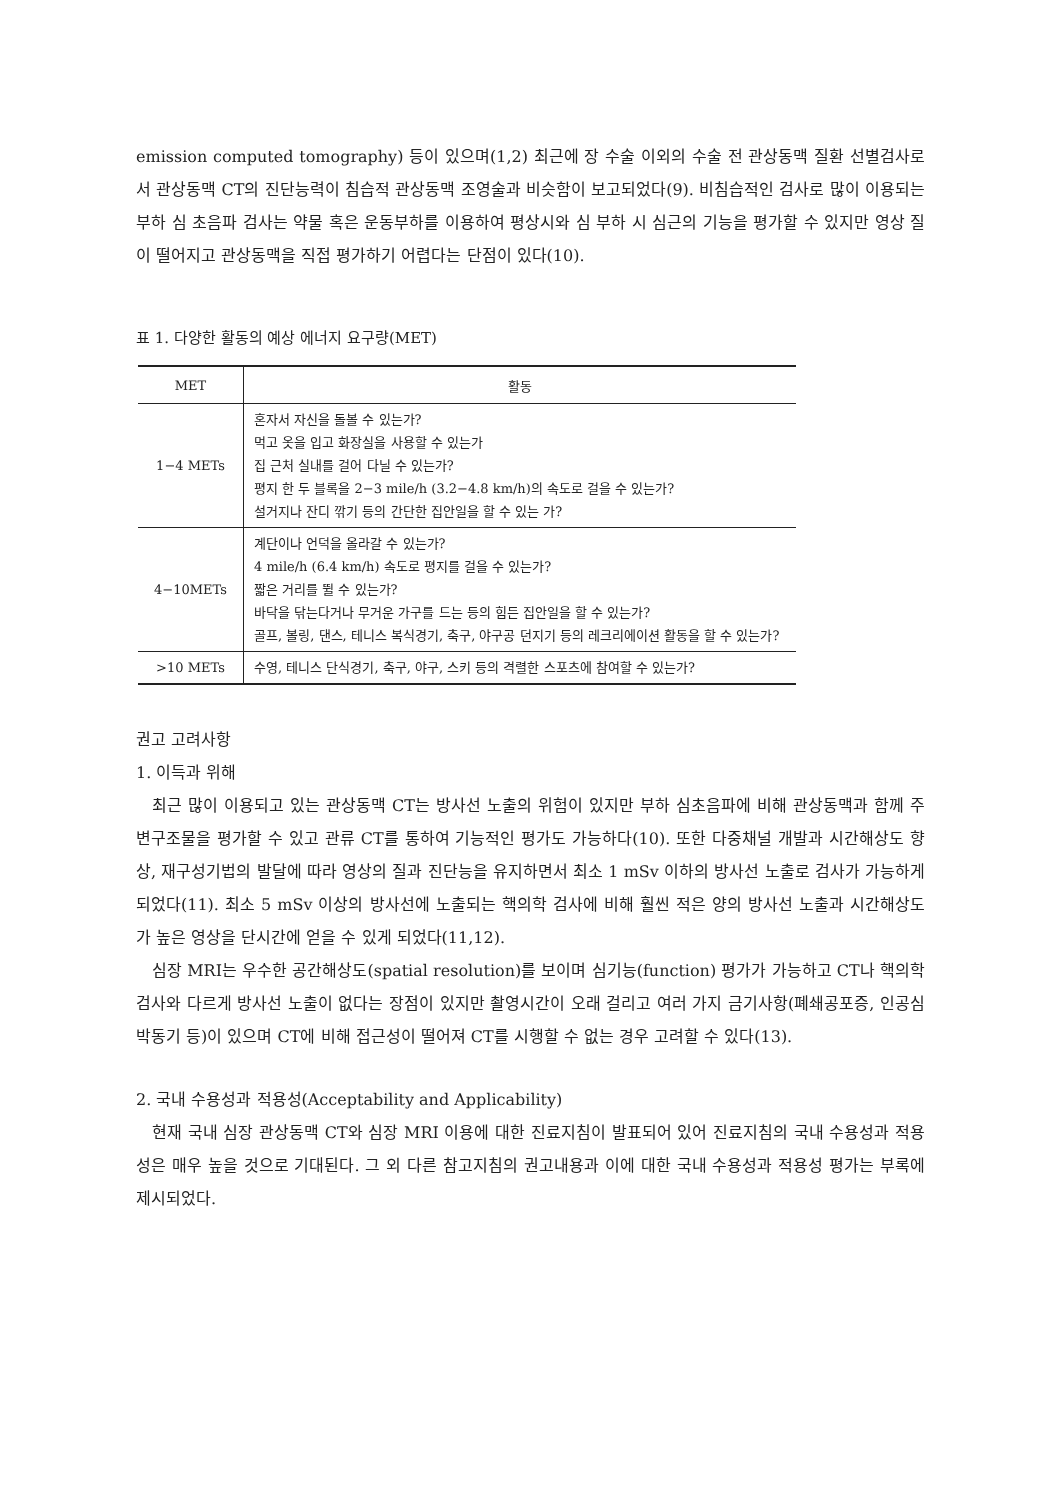emission computed tomography) 등이 있으며(1,2) 최근에 장 수술 이외의 수술 전 관상동맥 질환 선별검사로서 관상동맥 CT의 진단능력이 침습적 관상동맥 조영술과 비슷함이 보고되었다(9). 비침습적인 검사로 많이 이용되는 부하 심 초음파 검사는 약물 혹은 운동부하를 이용하여 평상시와 심 부하 시 심근의 기능을 평가할 수 있지만 영상 질이 떨어지고 관상동맥을 직접 평가하기 어렵다는 단점이 있다(10).
표 1. 다양한 활동의 예상 에너지 요구량(MET)
| MET | 활동 |
| --- | --- |
| 1−4 METs | 혼자서 자신을 돌볼 수 있는가? 먹고 옷을 입고 화장실을 사용할 수 있는가 집 근처 실내를 걸어 다닐 수 있는가? 평지 한 두 블록을 2−3 mile/h (3.2−4.8 km/h)의 속도로 걸을 수 있는가? 설거지나 잔디 깎기 등의 간단한 집안일을 할 수 있는 가? |
| 4−10METs | 계단이나 언덕을 올라갈 수 있는가? 4 mile/h (6.4 km/h) 속도로 평지를 걸을 수 있는가? 짧은 거리를 뛸 수 있는가? 바닥을 닦는다거나 무거운 가구를 드는 등의 힘든 집안일을 할 수 있는가? 골프, 볼링, 댄스, 테니스 복식경기, 축구, 야구공 던지기 등의 레크리에이션 활동을 할 수 있는가? |
| >10 METs | 수영, 테니스 단식경기, 축구, 야구, 스키 등의 격렬한 스포츠에 참여할 수 있는가? |
권고 고려사항
1. 이득과 위해
최근 많이 이용되고 있는 관상동맥 CT는 방사선 노출의 위험이 있지만 부하 심초음파에 비해 관상동맥과 함께 주변구조물을 평가할 수 있고 관류 CT를 통하여 기능적인 평가도 가능하다(10). 또한 다중채널 개발과 시간해상도 향상, 재구성기법의 발달에 따라 영상의 질과 진단능을 유지하면서 최소 1 mSv 이하의 방사선 노출로 검사가 가능하게 되었다(11). 최소 5 mSv 이상의 방사선에 노출되는 핵의학 검사에 비해 훨씬 적은 양의 방사선 노출과 시간해상도가 높은 영상을 단시간에 얻을 수 있게 되었다(11,12).
심장 MRI는 우수한 공간해상도(spatial resolution)를 보이며 심기능(function) 평가가 가능하고 CT나 핵의학검사와 다르게 방사선 노출이 없다는 장점이 있지만 촬영시간이 오래 걸리고 여러 가지 금기사항(폐쇄공포증, 인공심박동기 등)이 있으며 CT에 비해 접근성이 떨어져 CT를 시행할 수 없는 경우 고려할 수 있다(13).
2. 국내 수용성과 적용성(Acceptability and Applicability)
현재 국내 심장 관상동맥 CT와 심장 MRI 이용에 대한 진료지침이 발표되어 있어 진료지침의 국내 수용성과 적용성은 매우 높을 것으로 기대된다. 그 외 다른 참고지침의 권고내용과 이에 대한 국내 수용성과 적용성 평가는 부록에 제시되었다.